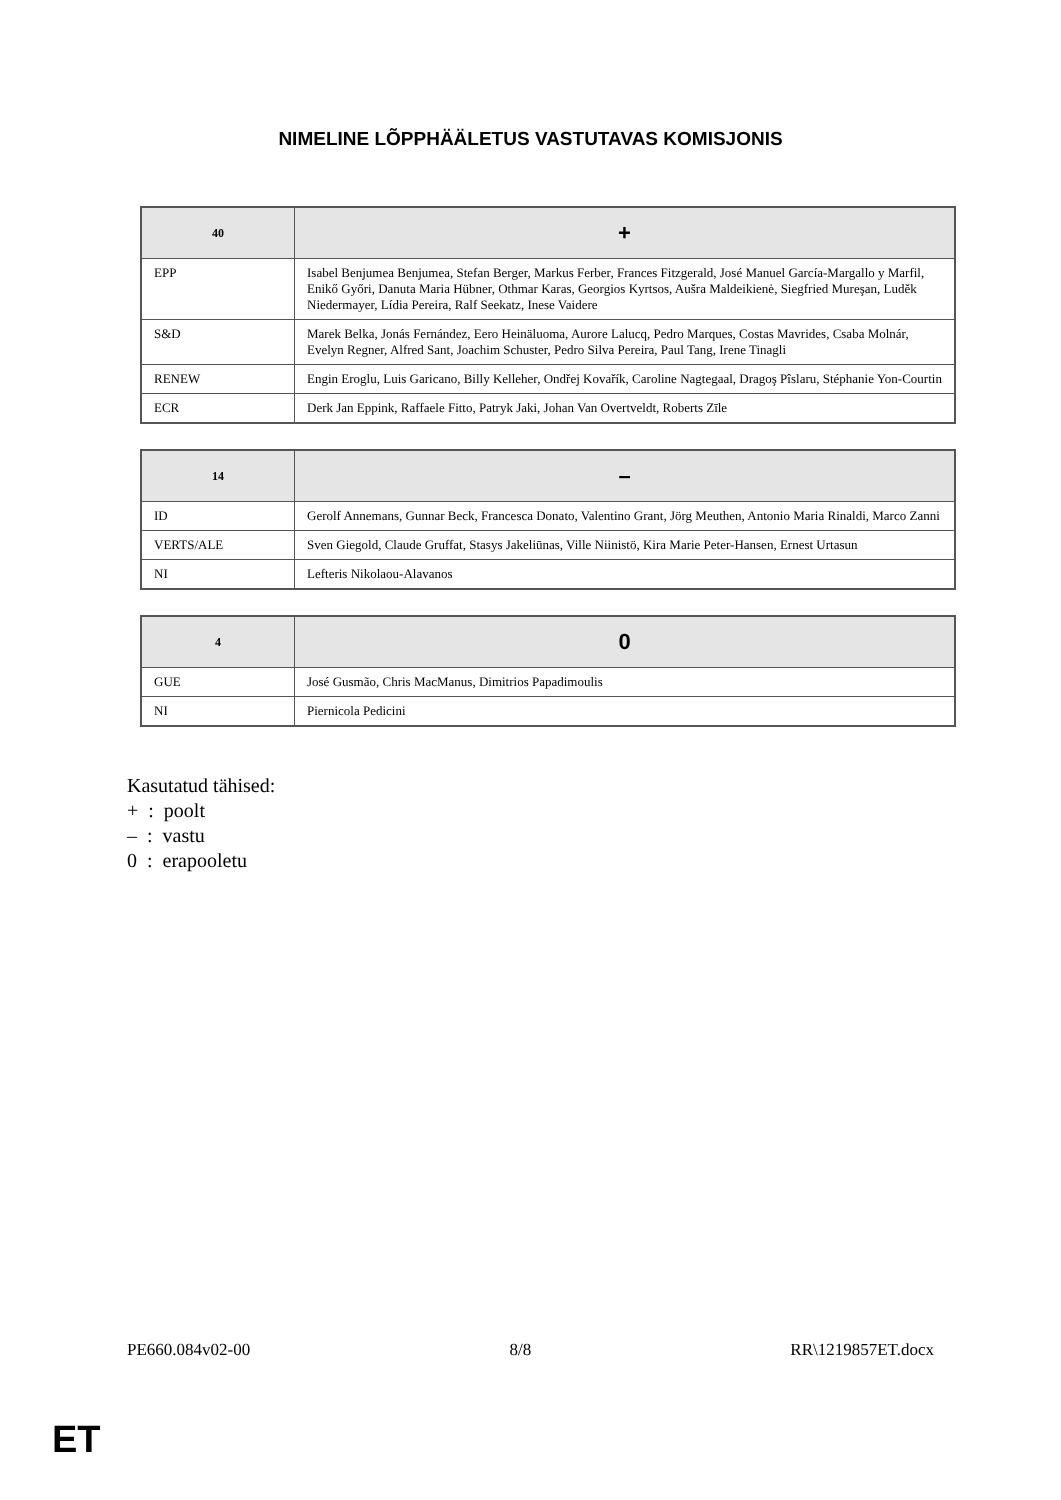NIMELINE LÕPPHÄÄLETUS VASTUTAVAS KOMISJONIS
| 40 | + |
| --- | --- |
| EPP | Isabel Benjumea Benjumea, Stefan Berger, Markus Ferber, Frances Fitzgerald, José Manuel García-Margallo y Marfil, Enikő Győri, Danuta Maria Hübner, Othmar Karas, Georgios Kyrtsos, Aušra Maldeikienė, Siegfried Mureşan, Luděk Niedermayer, Lídia Pereira, Ralf Seekatz, Inese Vaidere |
| S&D | Marek Belka, Jonás Fernández, Eero Heinäluoma, Aurore Lalucq, Pedro Marques, Costas Mavrides, Csaba Molnár, Evelyn Regner, Alfred Sant, Joachim Schuster, Pedro Silva Pereira, Paul Tang, Irene Tinagli |
| RENEW | Engin Eroglu, Luis Garicano, Billy Kelleher, Ondřej Kovařík, Caroline Nagtegaal, Dragoş Pîslaru, Stéphanie Yon-Courtin |
| ECR | Derk Jan Eppink, Raffaele Fitto, Patryk Jaki, Johan Van Overtveldt, Roberts Zīle |
| 14 | – |
| --- | --- |
| ID | Gerolf Annemans, Gunnar Beck, Francesca Donato, Valentino Grant, Jörg Meuthen, Antonio Maria Rinaldi, Marco Zanni |
| VERTS/ALE | Sven Giegold, Claude Gruffat, Stasys Jakeliūnas, Ville Niinistö, Kira Marie Peter-Hansen, Ernest Urtasun |
| NI | Lefteris Nikolaou-Alavanos |
| 4 | 0 |
| --- | --- |
| GUE | José Gusmão, Chris MacManus, Dimitrios Papadimoulis |
| NI | Piernicola Pedicini |
Kasutatud tähised:
+ : poolt
– : vastu
0 : erapooletu
PE660.084v02-00 8/8 RR\1219857ET.docx
ET